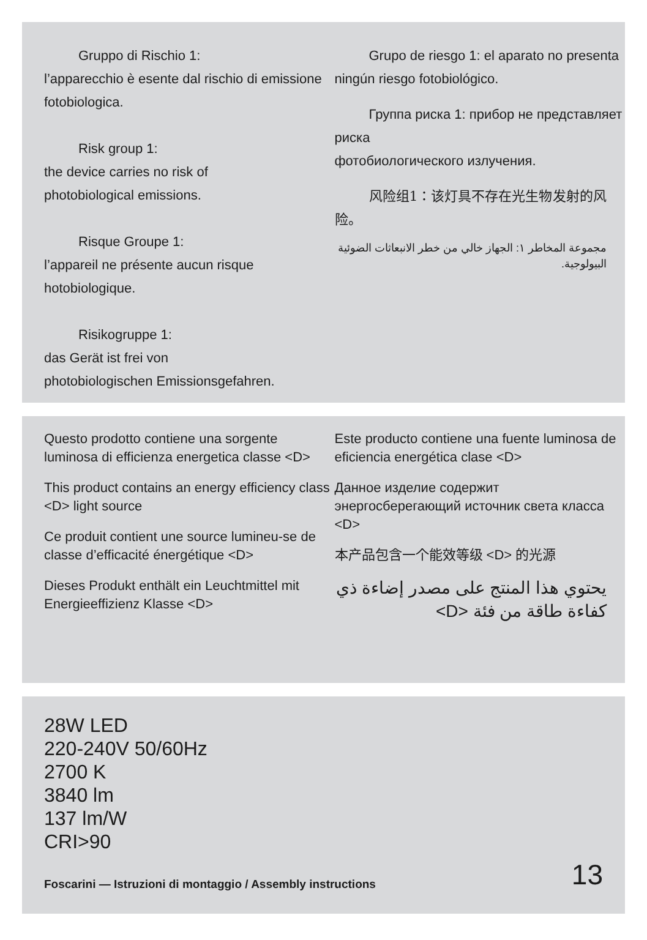Gruppo di Rischio 1:
l’apparecchio è esente dal rischio di emissione fotobiologica.
Risk group 1:
the device carries no risk of
photobiological emissions.
Risque Groupe 1:
l’appareil ne présente aucun risque hotobiologique.
Risikogruppe 1:
das Gerät ist frei von
photobiologischen Emissionsgefahren.
Grupo de riesgo 1: el aparato no presenta ningún riesgo fotobiológico.
Группа риска 1: прибор не представляет риска
фотобиологического излучения.
风险组1：该灯具不存在光生物发射的风险。
مجموعة المخاطر ١: الجهاز خالي من خطر الانبعاثات الضوئية البيولوجية.
Questo prodotto contiene una sorgente luminosa di efficienza energetica classe <D>
This product contains an energy efficiency class <D> light source
Ce produit contient une source lumineu-se de classe d’efficacité énergétique <D>
Dieses Produkt enthält ein Leuchtmittel mit Energieeffizienz Klasse <D>
Este producto contiene una fuente luminosa de eficiencia energética clase <D>
Данное изделие содержит энергосберегающий источник света класса <D>
本产品包含一个能效等级 <D> 的光源
يحتوي هذا المنتج على مصدر إضاءة ذي كفاءة طاقة من فئة <D>
28W LED
220-240V 50/60Hz
2700 K
3840 lm
137 lm/W
CRI>90
Foscarini — Istruzioni di montaggio / Assembly instructions 13